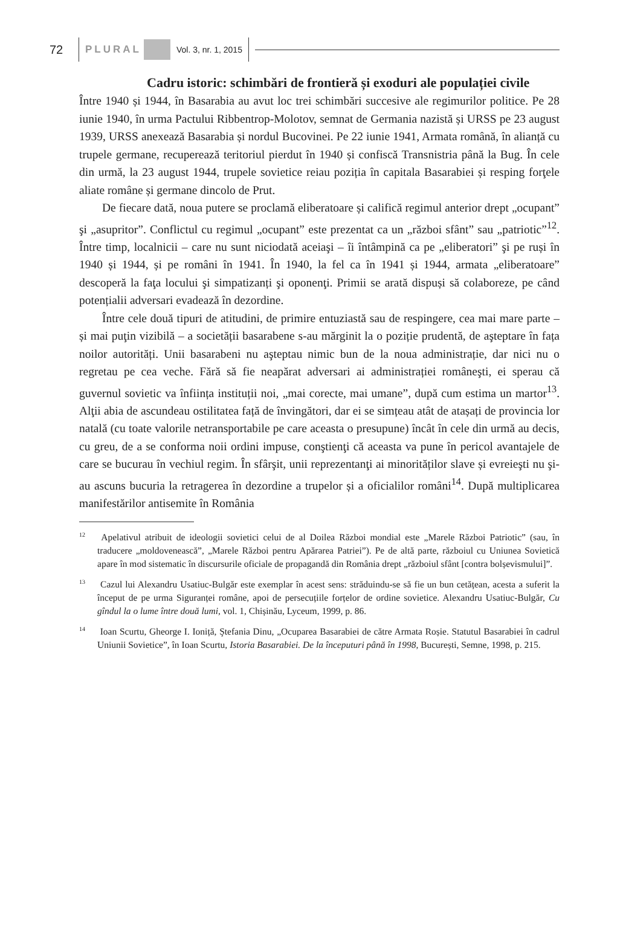72 PLURAL Vol. 3, nr. 1, 2015
Cadru istoric: schimbări de frontieră și exoduri ale populației civile
Între 1940 și 1944, în Basarabia au avut loc trei schimbări succesive ale regimurilor politice. Pe 28 iunie 1940, în urma Pactului Ribbentrop-Molotov, semnat de Germania nazistă și URSS pe 23 august 1939, URSS anexează Basarabia și nordul Bucovinei. Pe 22 iunie 1941, Armata română, în alianță cu trupele germane, recuperează teritoriul pierdut în 1940 și confiscă Transnistria până la Bug. În cele din urmă, la 23 august 1944, trupele sovietice reiau poziția în capitala Basarabiei și resping forţele aliate române și germane dincolo de Prut.
De fiecare dată, noua putere se proclamă eliberatoare și califică regimul anterior drept „ocupant” şi „asupritor”. Conflictul cu regimul „ocupant” este prezentat ca un „război sfânt” sau „patriotic”<sup>12</sup>. Între timp, localnicii – care nu sunt niciodată aceiaşi – îi întâmpină ca pe „eliberatori” şi pe ruși în 1940 și 1944, și pe români în 1941. În 1940, la fel ca în 1941 și 1944, armata „eliberatoare” descoperă la faţa locului şi simpatizanți şi oponenţi. Primii se arată dispuși să colaboreze, pe când potențialii adversari evadează în dezordine.
Între cele două tipuri de atitudini, de primire entuziastă sau de respingere, cea mai mare parte – și mai puţin vizibilă – a societății basarabene s-au mărginit la o poziție prudentă, de aşteptare în fața noilor autorități. Unii basarabeni nu aşteptau nimic bun de la noua administrație, dar nici nu o regretau pe cea veche. Fără să fie neapărat adversari ai administrației româneşti, ei sperau că guvernul sovietic va înființa instituții noi, „mai corecte, mai umane”, după cum estima un martor<sup>13</sup>. Alţii abia de ascundeau ostilitatea față de învingători, dar ei se simțeau atât de atașați de provincia lor natală (cu toate valorile netransportabile pe care aceasta o presupune) încât în cele din urmă au decis, cu greu, de a se conforma noii ordini impuse, conştienţi că aceasta va pune în pericol avantajele de care se bucurau în vechiul regim. În sfârşit, unii reprezentanţi ai minorităților slave și evreieşti nu şi-au ascuns bucuria la retragerea în dezordine a trupelor și a oficialilor români<sup>14</sup>. După multiplicarea manifestărilor antisemite în România
<sup>12</sup> Apelativul atribuit de ideologii sovietici celui de al Doilea Război mondial este „Marele Război Patriotic” (sau, în traducere „moldovenească”, „Marele Război pentru Apărarea Patriei”). Pe de altă parte, războiul cu Uniunea Sovietică apare în mod sistematic în discursurile oficiale de propagandă din România drept „războiul sfânt [contra bolșevismului]”.
<sup>13</sup> Cazul lui Alexandru Usatiuc-Bulgăr este exemplar în acest sens: străduindu-se să fie un bun cetățean, acesta a suferit la început de pe urma Siguranței române, apoi de persecuțiile forțelor de ordine sovietice. Alexandru Usatiuc-Bulgăr, Cu gîndul la o lume între două lumi, vol. 1, Chișinău, Lyceum, 1999, p. 86.
<sup>14</sup> Ioan Scurtu, Gheorge I. Ioniță, Ştefania Dinu, „Ocuparea Basarabiei de către Armata Roșie. Statutul Basarabiei în cadrul Uniunii Sovietice”, în Ioan Scurtu, Istoria Basarabiei. De la începuturi până în 1998, București, Semne, 1998, p. 215.